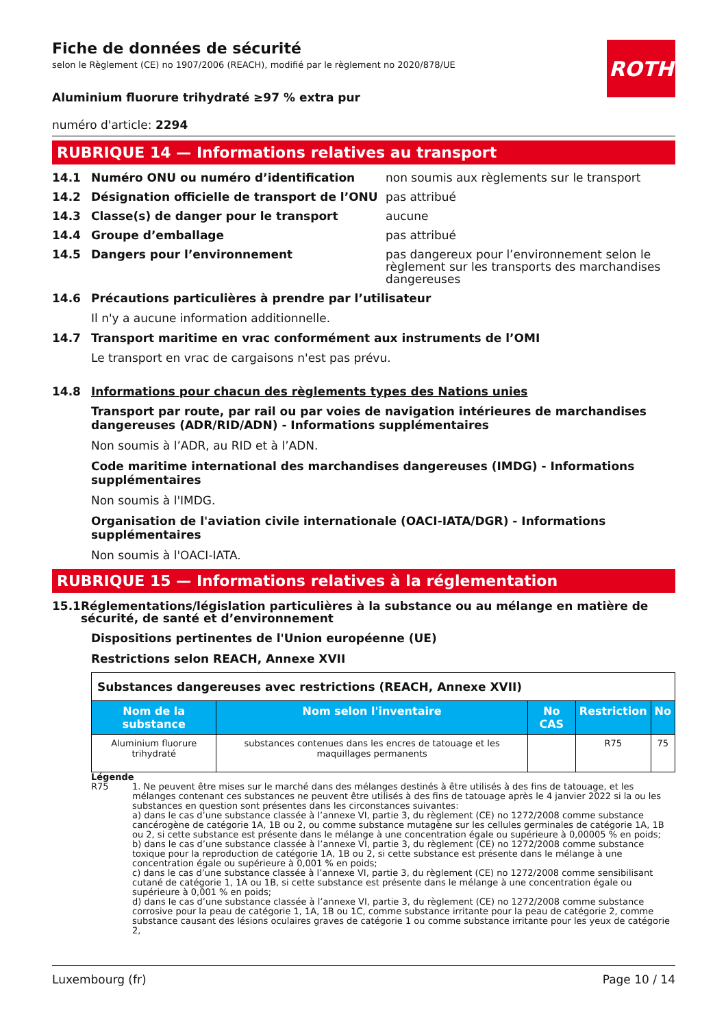ROTH
Fiche de données de sécurité
selon le Règlement (CE) no 1907/2006 (REACH), modifié par le règlement no 2020/878/UE
Aluminium fluorure trihydraté ≥97 % extra pur
numéro d'article: 2294
RUBRIQUE 14 — Informations relatives au transport
14.1 Numéro ONU ou numéro d’identification non soumis aux règlements sur le transport
14.2 Désignation officielle de transport de l’ONU pas attribué
14.3 Classe(s) de danger pour le transport aucune
14.4 Groupe d’emballage pas attribué
14.5 Dangers pour l’environnement pas dangereux pour l’environnement selon le règlement sur les transports des marchandises dangereuses
14.6 Précautions particulières à prendre par l’utilisateur
Il n'y a aucune information additionnelle.
14.7 Transport maritime en vrac conformément aux instruments de l’OMI
Le transport en vrac de cargaisons n'est pas prévu.
14.8 Informations pour chacun des règlements types des Nations unies
Transport par route, par rail ou par voies de navigation intérieures de marchandises dangereuses (ADR/RID/ADN) - Informations supplémentaires
Non soumis à l’ADR, au RID et à l’ADN.
Code maritime international des marchandises dangereuses (IMDG) - Informations supplémentaires
Non soumis à l'IMDG.
Organisation de l'aviation civile internationale (OACI-IATA/DGR) - Informations supplémentaires
Non soumis à l'OACI-IATA.
RUBRIQUE 15 — Informations relatives à la réglementation
15.1 Réglementations/législation particulières à la substance ou au mélange en matière de sécurité, de santé et d’environnement
Dispositions pertinentes de l'Union européenne (UE)
Restrictions selon REACH, Annexe XVII
| Substances dangereuses avec restrictions (REACH, Annexe XVII) | | | | |
| Nom de la substance | Nom selon l'inventaire | No CAS | Restriction | No |
| Aluminium fluorure trihydraté | substances contenues dans les encres de tatouage et les maquillages permanents | | R75 | 75 |
Légende
R75 1. Ne peuvent être mises sur le marché dans des mélanges destinés à être utilisés à des fins de tatouage, et les mélanges contenant ces substances ne peuvent être utilisés à des fins de tatouage après le 4 janvier 2022 si la ou les substances en question sont présentes dans les circonstances suivantes:
a) dans le cas d’une substance classée à l’annexe VI, partie 3, du règlement (CE) no 1272/2008 comme substance cancérogène de catégorie 1A, 1B ou 2, ou comme substance mutagène sur les cellules germinales de catégorie 1A, 1B ou 2, si cette substance est présente dans le mélange à une concentration égale ou supérieure à 0,00005 % en poids;
b) dans le cas d’une substance classée à l’annexe VI, partie 3, du règlement (CE) no 1272/2008 comme substance toxique pour la reproduction de catégorie 1A, 1B ou 2, si cette substance est présente dans le mélange à une concentration égale ou supérieure à 0,001 % en poids;
c) dans le cas d’une substance classée à l’annexe VI, partie 3, du règlement (CE) no 1272/2008 comme sensibilisant cutané de catégorie 1, 1A ou 1B, si cette substance est présente dans le mélange à une concentration égale ou supérieure à 0,001 % en poids;
d) dans le cas d’une substance classée à l’annexe VI, partie 3, du règlement (CE) no 1272/2008 comme substance corrosive pour la peau de catégorie 1, 1A, 1B ou 1C, comme substance irritante pour la peau de catégorie 2, comme substance causant des lésions oculaires graves de catégorie 1 ou comme substance irritante pour les yeux de catégorie 2,
Luxembourg (fr) Page 10 / 14